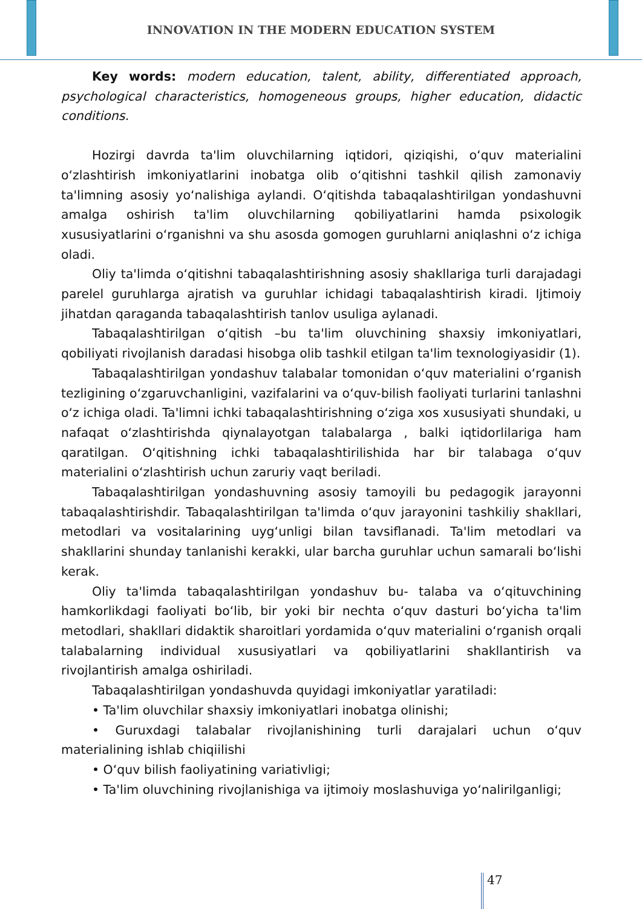INNOVATION IN THE MODERN EDUCATION SYSTEM
Key words: modern education, talent, ability, differentiated approach, psychological characteristics, homogeneous groups, higher education, didactic conditions.
Hozirgi davrda ta'lim oluvchilarning iqtidori, qiziqishi, o‘quv materialini o‘zlashtirish imkoniyatlarini inobatga olib o‘qitishni tashkil qilish zamonaviy ta'limning asosiy yo‘nalishiga aylandi. O‘qitishda tabaqalashtirilgan yondashuvni amalga oshirish ta'lim oluvchilarning qobiliyatlarini hamda psixologik xususiyatlarini o‘rganishni va shu asosda gomogen guruhlarni aniqlashni o‘z ichiga oladi.
Oliy ta'limda o‘qitishni tabaqalashtirishning asosiy shakllariga turli darajadagi parelel guruhlarga ajratish va guruhlar ichidagi tabaqalashtirish kiradi. Ijtimoiy jihatdan qaraganda tabaqalashtirish tanlov usuliga aylanadi.
Tabaqalashtirilgan o‘qitish –bu ta'lim oluvchining shaxsiy imkoniyatlari, qobiliyati rivojlanish daradasi hisobga olib tashkil etilgan ta'lim texnologiyasidir (1).
Tabaqalashtirilgan yondashuv talabalar tomonidan o‘quv materialini o‘rganish tezligining o‘zgaruvchanligini, vazifalarini va o‘quv-bilish faoliyati turlarini tanlashni o‘z ichiga oladi. Ta'limni ichki tabaqalashtirishning o‘ziga xos xususiyati shundaki, u nafaqat o‘zlashtirishda qiynalayotgan talabalarga , balki iqtidorlilariga ham qaratilgan. O‘qitishning ichki tabaqalashtirilishida har bir talabaga o‘quv materialini o‘zlashtirish uchun zaruriy vaqt beriladi.
Tabaqalashtirilgan yondashuvning asosiy tamoyili bu pedagogik jarayonni tabaqalashtirishdir. Tabaqalashtirilgan ta'limda o‘quv jarayonini tashkiliy shakllari, metodlari va vositalarining uyg‘unligi bilan tavsiflanadi. Ta'lim metodlari va shakllarini shunday tanlanishi kerakki, ular barcha guruhlar uchun samarali bo‘lishi kerak.
Oliy ta'limda tabaqalashtirilgan yondashuv bu- talaba va o‘qituvchining hamkorlikdagi faoliyati bo‘lib, bir yoki bir nechta o‘quv dasturi bo‘yicha ta'lim metodlari, shakllari didaktik sharoitlari yordamida o‘quv materialini o‘rganish orqali talabalarning individual xususiyatlari va qobiliyatlarini shakllantirish va rivojlantirish amalga oshiriladi.
Tabaqalashtirilgan yondashuvda quyidagi imkoniyatlar yaratiladi:
• Ta'lim oluvchilar shaxsiy imkoniyatlari inobatga olinishi;
• Guruxdagi talabalar rivojlanishining turli darajalari uchun o‘quv materialining ishlab chiqiilishi
• O‘quv bilish faoliyatining variativligi;
• Ta'lim oluvchining rivojlanishiga va ijtimoiy moslashuviga yo‘nalirilganligi;
47